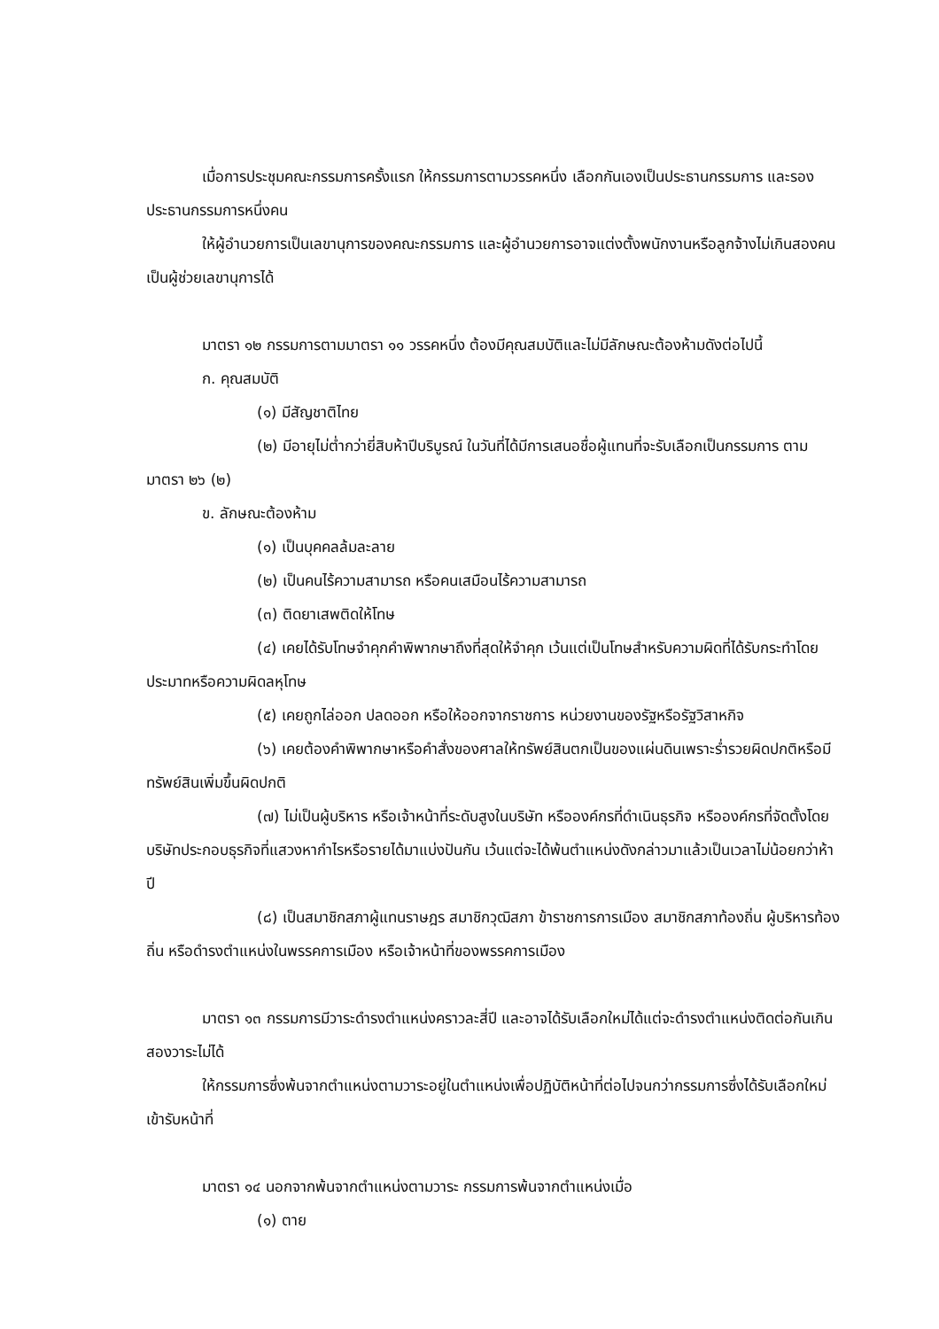เมื่อการประชุมคณะกรรมการครั้งแรก ให้กรรมการตามวรรคหนึ่ง เลือกกันเองเป็นประธานกรรมการ และรองประธานกรรมการหนึ่งคน
ให้ผู้อำนวยการเป็นเลขานุการของคณะกรรมการ และผู้อำนวยการอาจแต่งตั้งพนักงานหรือลูกจ้างไม่เกินสองคนเป็นผู้ช่วยเลขานุการได้
มาตรา ๑๒ กรรมการตามมาตรา ๑๑ วรรคหนึ่ง ต้องมีคุณสมบัติและไม่มีลักษณะต้องห้ามดังต่อไปนี้
ก. คุณสมบัติ
(๑) มีสัญชาติไทย
(๒) มีอายุไม่ต่ำกว่ายี่สิบห้าปีบริบูรณ์ ในวันที่ได้มีการเสนอชื่อผู้แทนที่จะรับเลือกเป็นกรรมการ ตามมาตรา ๒๖ (๒)
ข. ลักษณะต้องห้าม
(๑) เป็นบุคคลล้มละลาย
(๒) เป็นคนไร้ความสามารถ หรือคนเสมือนไร้ความสามารถ
(๓) ติดยาเสพติดให้โทษ
(๔) เคยได้รับโทษจำคุกคำพิพากษาถึงที่สุดให้จำคุก เว้นแต่เป็นโทษสำหรับความผิดที่ได้รับกระทำโดยประมาทหรือความผิดลหุโทษ
(๕) เคยถูกไล่ออก ปลดออก หรือให้ออกจากราชการ หน่วยงานของรัฐหรือรัฐวิสาหกิจ
(๖) เคยต้องคำพิพากษาหรือคำสั่งของศาลให้ทรัพย์สินตกเป็นของแผ่นดินเพราะร่ำรวยผิดปกติหรือมีทรัพย์สินเพิ่มขึ้นผิดปกติ
(๗) ไม่เป็นผู้บริหาร หรือเจ้าหน้าที่ระดับสูงในบริษัท หรือองค์กรที่ดำเนินธุรกิจ หรือองค์กรที่จัดตั้งโดยบริษัทประกอบธุรกิจที่แสวงหากำไรหรือรายได้มาแบ่งปันกัน เว้นแต่จะได้พ้นตำแหน่งดังกล่าวมาแล้วเป็นเวลาไม่น้อยกว่าห้าปี
(๘) เป็นสมาชิกสภาผู้แทนราษฎร สมาชิกวุฒิสภา ข้าราชการการเมือง สมาชิกสภาท้องถิ่น ผู้บริหารท้องถิ่น หรือดำรงตำแหน่งในพรรคการเมือง หรือเจ้าหน้าที่ของพรรคการเมือง
มาตรา ๑๓ กรรมการมีวาระดำรงตำแหน่งคราวละสี่ปี และอาจได้รับเลือกใหม่ได้แต่จะดำรงตำแหน่งติดต่อกันเกินสองวาระไม่ได้
ให้กรรมการซึ่งพ้นจากตำแหน่งตามวาระอยู่ในตำแหน่งเพื่อปฏิบัติหน้าที่ต่อไปจนกว่ากรรมการซึ่งได้รับเลือกใหม่เข้ารับหน้าที่
มาตรา ๑๔ นอกจากพ้นจากตำแหน่งตามวาระ กรรมการพ้นจากตำแหน่งเมื่อ
(๑) ตาย